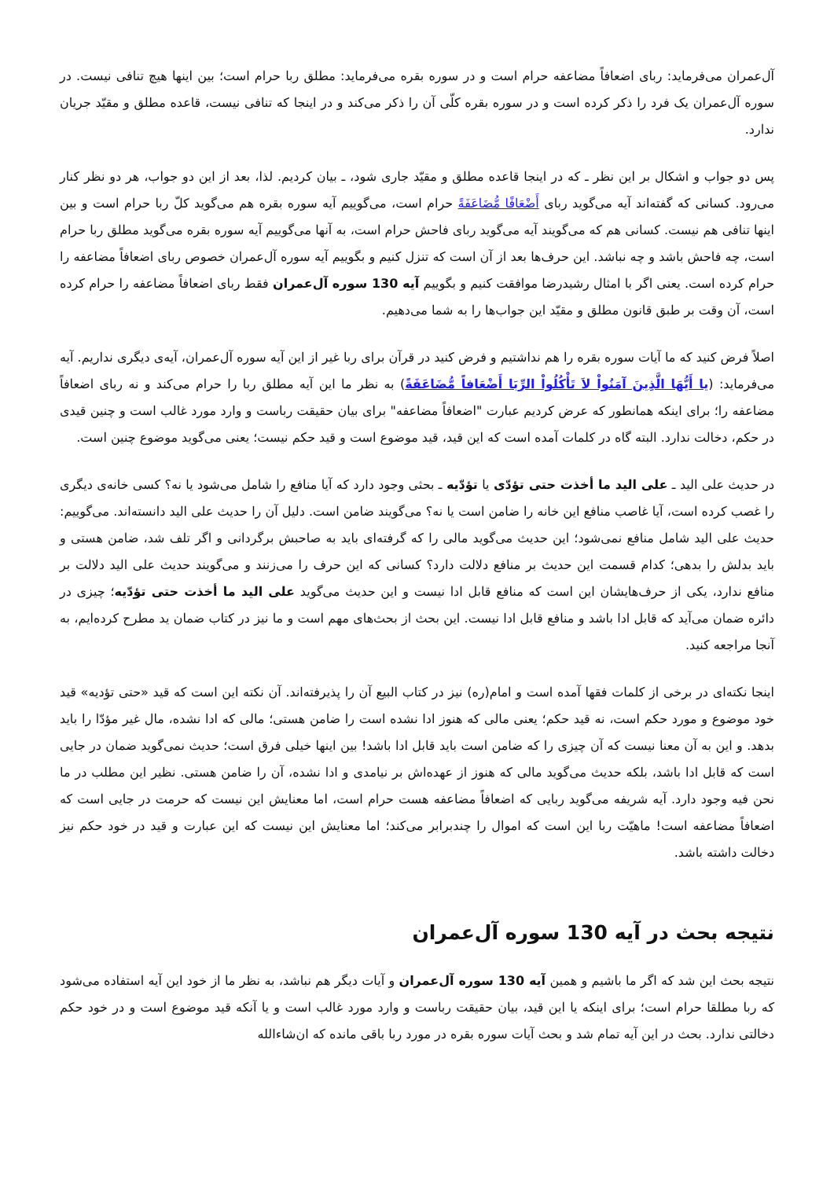آل‌عمران می‌فرماید: ربای اضعافاً مضاعفه حرام است و در سوره بقره می‌فرماید: مطلق ربا حرام است؛ بین اینها هیچ تنافی نیست. در سوره آل‌عمران یک فرد را ذکر کرده است و در سوره بقره کلّی آن را ذکر می‌کند و در اینجا که تنافی نیست، قاعده مطلق و مقیّد جریان ندارد.
پس دو جواب و اشکال بر این نظر ـ که در اینجا قاعده مطلق و مقیّد جاری شود، ـ بیان کردیم. لذا، بعد از این دو جواب، هر دو نظر کنار می‌رود. کسانی که گفته‌اند آیه می‌گوید ربای أَضْعَافًا مُّضَاعَفَةً حرام است، می‌گوییم آیه سوره بقره هم می‌گوید کلّ ربا حرام است و بین اینها تنافی هم نیست. کسانی هم که می‌گویند آیه می‌گوید ربای فاحش حرام است، به آنها می‌گوییم آیه سوره بقره می‌گوید مطلق ربا حرام است، چه فاحش باشد و چه نباشد. این حرف‌ها بعد از آن است که تنزل کنیم و بگوییم آیه سوره آل‌عمران خصوص ربای اضعافاً مضاعفه را حرام کرده است. یعنی اگر با امثال رشیدرضا موافقت کنیم و بگوییم آیه 130 سوره آل‌عمران فقط ربای اضعافاً مضاعفه را حرام کرده است، آن وقت بر طبق قانون مطلق و مقیّد این جواب‌ها را به شما می‌دهیم.
اصلاً فرض کنید که ما آیات سوره بقره را هم نداشتیم و فرض کنید در قرآن برای ربا غیر از این آیه سوره آل‌عمران، آیه‌ی دیگری نداریم. آیه می‌فرماید: (يا أَيُّهَا الَّذِينَ آمَنُواْ لاَ تَأْكُلُواْ الرِّبَا أَضْعَافاً مُّضَاعَفَةً) به نظر ما این آیه مطلق ربا را حرام می‌کند و نه ربای اضعافاً مضاعفه را؛ برای اینکه همانطور که عرض کردیم عبارت "اضعافاً مضاعفه" برای بیان حقیقت رباست و وارد مورد غالب است و چنین قیدی در حکم، دخالت ندارد. البته گاه در کلمات آمده است که این قید، قید موضوع است و قید حکم نیست؛ یعنی می‌گوید موضوع چنین است.
در حدیث علی الید ـ علی الید ما أخذت حتی تؤدّی یا تؤدّیه ـ بحثی وجود دارد که آیا منافع را شامل می‌شود یا نه؟ کسی خانه‌ی دیگری را غصب کرده است، آیا غاصب منافع این خانه را ضامن است یا نه؟ می‌گویند ضامن است. دلیل آن را حدیث علی الید دانسته‌اند. می‌گوییم: حدیث علی الید شامل منافع نمی‌شود؛ این حدیث می‌گوید مالی را که گرفته‌ای باید به صاحبش برگردانی و اگر تلف شد، ضامن هستی و باید بدلش را بدهی؛ کدام قسمت این حدیث بر منافع دلالت دارد؟ کسانی که این حرف را می‌زنند و می‌گویند حدیث علی الید دلالت بر منافع ندارد، یکی از حرف‌هایشان این است که منافع قابل ادا نیست و این حدیث می‌گوید علی الید ما أخذت حتی تؤدّیه؛ چیزی در دائره ضمان می‌آید که قابل ادا باشد و منافع قابل ادا نیست. این بحث از بحث‌های مهم است و ما نیز در کتاب ضمان ید مطرح کرده‌ایم، به آنجا مراجعه کنید.
اینجا نکته‌ای در برخی از کلمات فقها آمده است و امام(ره) نیز در کتاب البیع آن را پذیرفته‌اند. آن نکته این است که قید «حتی تؤدیه» قید خود موضوع و مورد حکم است، نه قید حکم؛ یعنی مالی که هنوز ادا نشده است را ضامن هستی؛ مالی که ادا نشده، مال غیر مؤدّا را باید بدهد. و این به آن معنا نیست که آن چیزی را که ضامن است باید قابل ادا باشد! بین اینها خیلی فرق است؛ حدیث نمی‌گوید ضمان در جایی است که قابل ادا باشد، بلکه حدیث می‌گوید مالی که هنوز از عهده‌اش بر نیامدی و ادا نشده، آن را ضامن هستی. نظیر این مطلب در ما نحن فیه وجود دارد. آیه شریفه می‌گوید ربایی که اضعافاً مضاعفه هست حرام است، اما معنایش این نیست که حرمت در جایی است که اضعافاً مضاعفه است! ماهیّت ربا این است که اموال را چندبرابر می‌کند؛ اما معنایش این نیست که این عبارت و قید در خود حکم نیز دخالت داشته باشد.
نتیجه بحث در آیه 130 سوره آل‌عمران
نتیجه بحث این شد که اگر ما باشیم و همین آیه 130 سوره آل‌عمران و آیات دیگر هم نباشد، به نظر ما از خود این آیه استفاده می‌شود که ربا مطلقا حرام است؛ برای اینکه یا این قید، بیان حقیقت رباست و وارد مورد غالب است و یا آنکه قید موضوع است و در خود حکم دخالتی ندارد. بحث در این آیه تمام شد و بحث آیات سوره بقره در مورد ربا باقی مانده که ان‌شاءالله